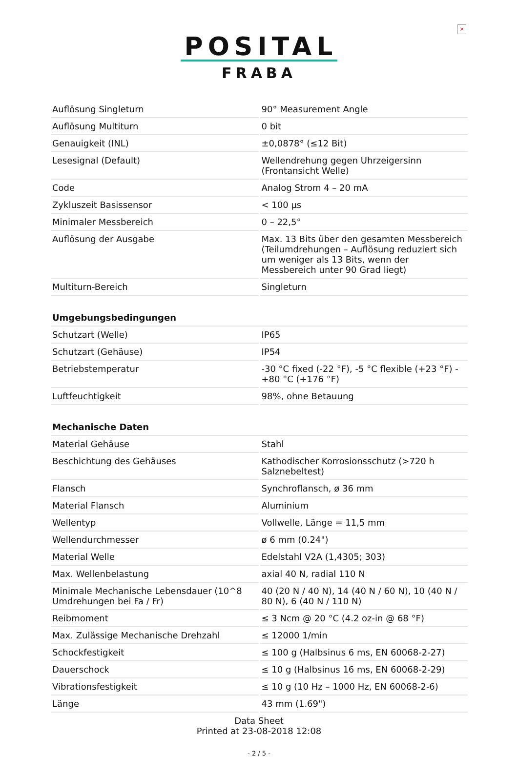×
POSITAL
FRABA
| Auflösung Singleturn | 90° Measurement Angle |
| Auflösung Multiturn | 0 bit |
| Genauigkeit (INL) | ±0,0878° (≤12 Bit) |
| Lesesignal (Default) | Wellendrehung gegen Uhrzeigersinn (Frontansicht Welle) |
| Code | Analog Strom 4 – 20 mA |
| Zykluszeit Basissensor | < 100 µs |
| Minimaler Messbereich | 0 – 22,5° |
| Auflösung der Ausgabe | Max. 13 Bits über den gesamten Messbereich (Teilumdrehungen – Auflösung reduziert sich um weniger als 13 Bits, wenn der Messbereich unter 90 Grad liegt) |
| Multiturn-Bereich | Singleturn |
| Umgebungsbedingungen | |
| Schutzart (Welle) | IP65 |
| Schutzart (Gehäuse) | IP54 |
| Betriebstemperatur | -30 °C fixed (-22 °F), -5 °C flexible (+23 °F) - +80 °C (+176 °F) |
| Luftfeuchtigkeit | 98%, ohne Betauung |
| Mechanische Daten | |
| Material Gehäuse | Stahl |
| Beschichtung des Gehäuses | Kathodischer Korrosionsschutz (>720 h Salznebeltest) |
| Flansch | Synchroflansch, ø 36 mm |
| Material Flansch | Aluminium |
| Wellentyp | Vollwelle, Länge = 11,5 mm |
| Wellendurchmesser | ø 6 mm (0.24") |
| Material Welle | Edelstahl V2A (1,4305; 303) |
| Max. Wellenbelastung | axial 40 N, radial 110 N |
| Minimale Mechanische Lebensdauer (10^8 Umdrehungen bei Fa / Fr) | 40 (20 N / 40 N), 14 (40 N / 60 N), 10 (40 N / 80 N), 6 (40 N / 110 N) |
| Reibmoment | ≤ 3 Ncm @ 20 °C (4.2 oz-in @ 68 °F) |
| Max. Zulässige Mechanische Drehzahl | ≤ 12000 1/min |
| Schockfestigkeit | ≤ 100 g (Halbsinus 6 ms, EN 60068-2-27) |
| Dauerschock | ≤ 10 g (Halbsinus 16 ms, EN 60068-2-29) |
| Vibrationsfestigkeit | ≤ 10 g (10 Hz – 1000 Hz, EN 60068-2-6) |
| Länge | 43 mm (1.69") |
Data Sheet
Printed at 23-08-2018 12:08
- 2 / 5 -